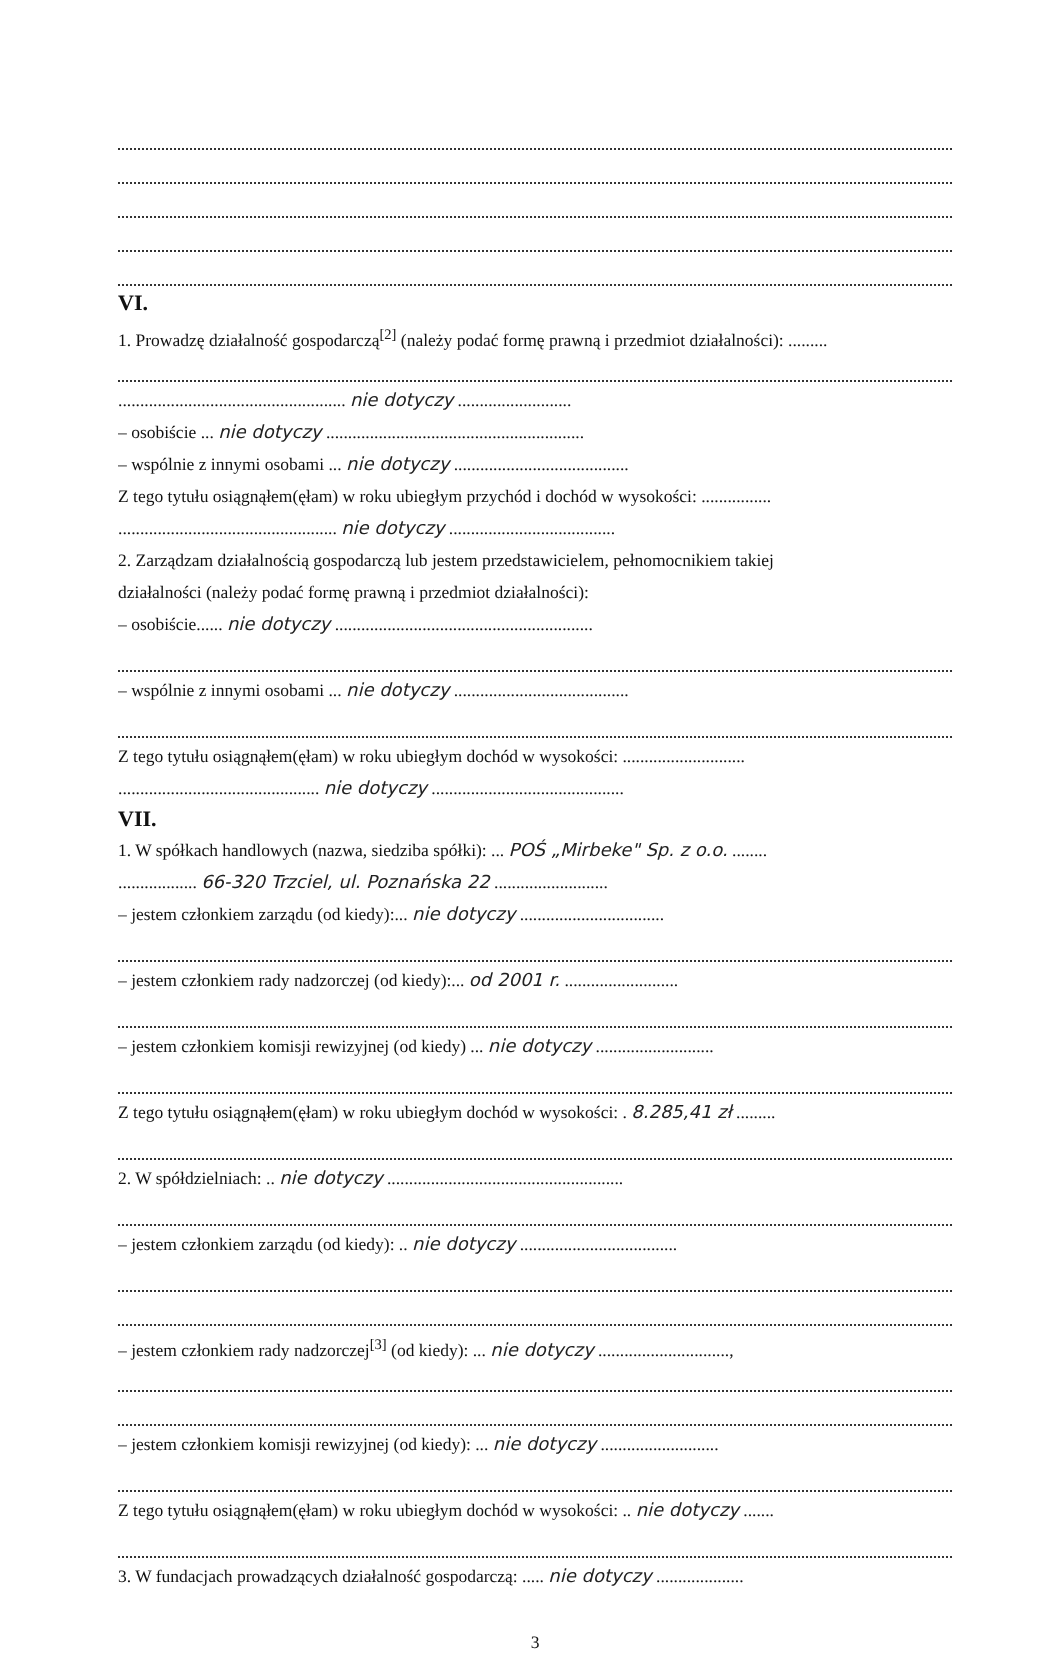VI.
1. Prowadzę działalność gospodarczą<sup>[2]</sup> (należy podać formę prawną i przedmiot działalności): .........
.................................................... nie dotyczy ..........................
– osobiście ... nie dotyczy ...........................................................
– wspólnie z innymi osobami ... nie dotyczy ........................................
Z tego tytułu osiągnąłem(ęłam) w roku ubiegłym przychód i dochód w wysokości: ................
.................................................. nie dotyczy ......................................
2. Zarządzam działalnością gospodarczą lub jestem przedstawicielem, pełnomocnikiem takiej
działalności (należy podać formę prawną i przedmiot działalności):
– osobiście...... nie dotyczy ...........................................................
– wspólnie z innymi osobami ... nie dotyczy ........................................
Z tego tytułu osiągnąłem(ęłam) w roku ubiegłym dochód w wysokości: ............................
.............................................. nie dotyczy ............................................
VII.
1. W spółkach handlowych (nazwa, siedziba spółki): ... POŚ „Mirbeke" Sp. z o.o. ........
.................. 66-320 Trzciel, ul. Poznańska 22 ..........................
– jestem członkiem zarządu (od kiedy):... nie dotyczy .................................
– jestem członkiem rady nadzorczej (od kiedy):... od 2001 r. ..........................
– jestem członkiem komisji rewizyjnej (od kiedy) ... nie dotyczy ...........................
Z tego tytułu osiągnąłem(ęłam) w roku ubiegłym dochód w wysokości: . 8.285,41 zł .........
2. W spółdzielniach: .. nie dotyczy ......................................................
– jestem członkiem zarządu (od kiedy): .. nie dotyczy ....................................
– jestem członkiem rady nadzorczej<sup>[3]</sup> (od kiedy): ... nie dotyczy ..............................,
– jestem członkiem komisji rewizyjnej (od kiedy): ... nie dotyczy ...........................
Z tego tytułu osiągnąłem(ęłam) w roku ubiegłym dochód w wysokości: .. nie dotyczy .......
3. W fundacjach prowadzących działalność gospodarczą: ..... nie dotyczy ....................
3